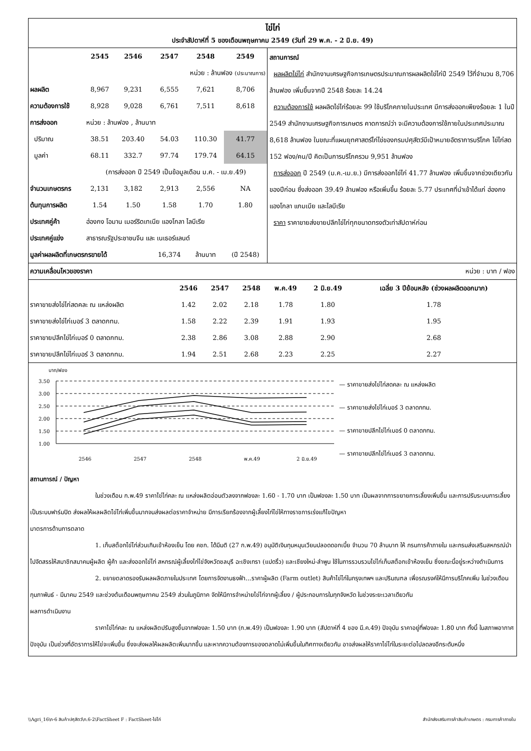ไข่ไก่
ประจำสัปดาห์ที่ 5 ของเดือนพฤษภาคม 2549 (วันที่ 29 พ.ค. - 2 มิ.ย. 49)
| | 2545 | 2546 | 2547 | 2548 | 2549 |
| --- | --- | --- | --- | --- | --- |
| | หน่วย : ล้านฟอง (ประมาณการ) | | | | |
| ผลผลิต | 8,967 | 9,231 | 6,555 | 7,621 | 8,706 |
| ความต้องการใช้ | 8,928 | 9,028 | 6,761 | 7,511 | 8,618 |
| การส่งออก | หน่วย : ล้านฟอง , ล้านบาท | | | | |
| ปริมาณ | 38.51 | 203.40 | 54.03 | 110.30 | 41.77 |
| มูลค่า | 68.11 | 332.7 | 97.74 | 179.74 | 64.15 |
| | (การส่งออก ปี 2549 เป็นข้อมูลเดือน ม.ค. - เม.ย.49) | | | | |
| จำนวนเกษตรกร | 2,131 | 3,182 | 2,913 | 2,556 | NA |
| ต้นทุนการผลิต | 1.54 | 1.50 | 1.58 | 1.70 | 1.80 |
| ประเทศคู่ค้า | ฮ่องกง โอมาน เมอร์ริดเทเนีย แองโกลา ไลบีเรีย | | | | |
| ประเทศคู่แข่ง | สาธารณรัฐประชาชนจีน และ เนเธอร์แลนด์ | | | | |
| มูลค่าผลผลิตที่เกษตรกรขายได้ | | | 16,374 | ล้านบาท | (ปี 2548) |
สถานการณ์
ผลผลิตไข่ไก่ สำนักงานเศรษฐกิจการเกษตรประมาณการผลผลิตไข่ไก่ปี 2549 ไว้ที่จำนวน 8,706 ล้านฟอง เพิ่มขึ้นจากปี 2548 ร้อยละ 14.24
ความต้องการใช้ ผลผลิตไข่ไก่ร้อยละ 99 ใช้บริโภคภายในประเทศ มีการส่งออกเพียงร้อยละ 1 ในปี 2549 สำนักงานเศรษฐกิจการเกษตร คาดการณ์ว่า จะมีความต้องการใช้ภายในประเทศประมาณ 8,618 ล้านฟอง ในขณะที่แผนยุทศาสตร์ไก่ไข่ของกรมปศุสัตว์มีเป้าหมายอัตราการบริโภค ไข่ไก่สด 152 ฟอง/คน/ปี คิดเป็นการบริโภครวม 9,951 ล้านฟอง
การส่งออก ปี 2549 (ม.ค.-เม.ย.) มีการส่งออกไข่ไก่ 41.77 ล้านฟอง เพิ่มขึ้นจากช่วงเดียวกันของปีก่อน ซึ่งส่งออก 39.49 ล้านฟอง หรือเพิ่มขึ้น ร้อยละ 5.77 ประเทศที่นำเข้าได้แก่ ฮ่องกง แองโกลา แกมเบีย และไลบีเรีย
ราคา ราคาขายส่งขายปลีกไข่ไก่ทุกขนาดทรงตัวเท่าสัปดาห์ก่อน
ความเคลื่อนไหวของราคา หน่วย : บาท / ฟอง
| | 2546 | 2547 | 2548 | พ.ค.49 | 2 มิ.ย.49 | เฉลี่ย 3 ปีย้อนหลัง (ช่วงผลผลิตออกมาก) |
| --- | --- | --- | --- | --- | --- | --- |
| ราคาขายส่งไข่ไก่สดคละ ณ แหล่งผลิต | 1.42 | 2.02 | 2.18 | 1.78 | 1.80 | 1.78 |
| ราคาขายส่งไข่ไก่เบอร์ 3 ตลาดกทม. | 1.58 | 2.22 | 2.39 | 1.91 | 1.93 | 1.95 |
| ราคาขายปลีกไข่ไก่เบอร์ 0 ตลาดกทม. | 2.38 | 2.86 | 3.08 | 2.88 | 2.90 | 2.68 |
| ราคาขายปลีกไข่ไก่เบอร์ 3 ตลาดกทม. | 1.94 | 2.51 | 2.68 | 2.23 | 2.25 | 2.27 |
บาท/ฟอง
3.50
3.00
2.50
2.00
1.50
1.00
2546
2547
2548
พ.ค.49
2 มิ.ย.49
— ราคาขายส่งไข่ไก่สดคละ ณ แหล่งผลิต
— ราคาขายส่งไข่ไก่เบอร์ 3 ตลาดกทม.
— ราคาขายปลีกไข่ไก่เบอร์ 0 ตลาดกทม.
— ราคาขายปลีกไข่ไก่เบอร์ 3 ตลาดกทม.
สถานการณ์ / ปัญหา
ในช่วงเดือน ก.พ.49 ราคาไข่ไก่คละ ณ แหล่งผลิตอ่อนตัวลงจากฟองละ 1.60 - 1.70 บาท เป็นฟองละ 1.50 บาท เป็นผลจากการขยายการเลี้ยงเพิ่มขึ้น และการปรับระบบการเลี้ยงเป็นระบบฟาร์มปิด ส่งผลให้ผลผลิตไข่ไก่เพิ่มขึ้นมากจนส่งผลต่อราคาจำหน่าย มีการเรียกร้องจากผู้เลี้ยงไก่ไข่ให้ทางราชการเร่งแก้ไขปัญหา
มาตรการด้านการตลาด
1. เก็บสต็อกไข่ไก่ส่วนเกินเข้าห้องเย็น โดย คชก. ได้มีมติ (27 ก.พ.49) อนุมัติเงินทุนหมุนเวียนปลอดดอกเบี้ย จำนวน 70 ล้านบาท ให้ กรมการค้าภายใน และกรมส่งเสริมสหกรณ์นำไปจัดสรรให้สมาชิกสมาคมผู้ผลิต ผู้ค้า และส่งออกไข่ไก่ สหกรณ์ผู้เลี้ยงไก่ไข่จังหวัดชลบุรี ฉะเชิงเทรา (แปดริ้ว) และเชียงใหม่-ลำพูน ใช้ในการรวบรวมไข่ไก่เก็บสต็อกเข้าห้องเย็น ซึ่งขณะนี้อยู่ระหว่างดำเนินการ
2. ขยายตลาดรองรับผลผลิตภายในประเทศ โดยการจัดงานธงฟ้า...ราคาผู้ผลิต (Farm outlet) สินค้าไข่ไก่ในกรุงเทพฯ และปริมณฑล เพื่อรณรงค์ให้มีการบริโภคเพิ่ม ในช่วงเดือนกุมภาพันธ์ - มีนาคม 2549 และช่วงต้นเดือนพฤษภาคม 2549 ส่วนในภูมิภาค จัดให้มีการจำหน่ายไข่ไก่จากผู้เลี้ยง / ผู้ประกอบการในทุกจังหวัด ในช่วงระยะเวลาเดียวกัน
ผลการดำเนินงาน
ราคาไข่ไก่คละ ณ แหล่งผลิตปรับสูงขึ้นจากฟองละ 1.50 บาท (ก.พ.49) เป็นฟองละ 1.90 บาท (สัปดาห์ที่ 4 ของ มี.ค.49) ปัจจุบัน ราคาอยู่ที่ฟองละ 1.80 บาท ทั้งนี้ ในสภาพอากาศปัจจุบัน เป็นช่วงที่อัตราการให้ไข่จะเพิ่มขึ้น ซึ่งจะส่งผลให้ผลผลิตเพิ่มมากขึ้น และหากความต้องการของตลาดไม่เพิ่มขึ้นในทิศทางเดียวกัน อาจส่งผลให้ราคาไข่ไก่ในระยะต่อไปลดลงอีกระดับหนึ่ง
\\Agri_16\ก-6 สินค้าปศุสัตว์\ก.6-2\FactSheet F : FactSheet-ไข่ไก่ สำนักส่งเสริมการค้าสินค้าเกษตร : กรมการค้าภายใน